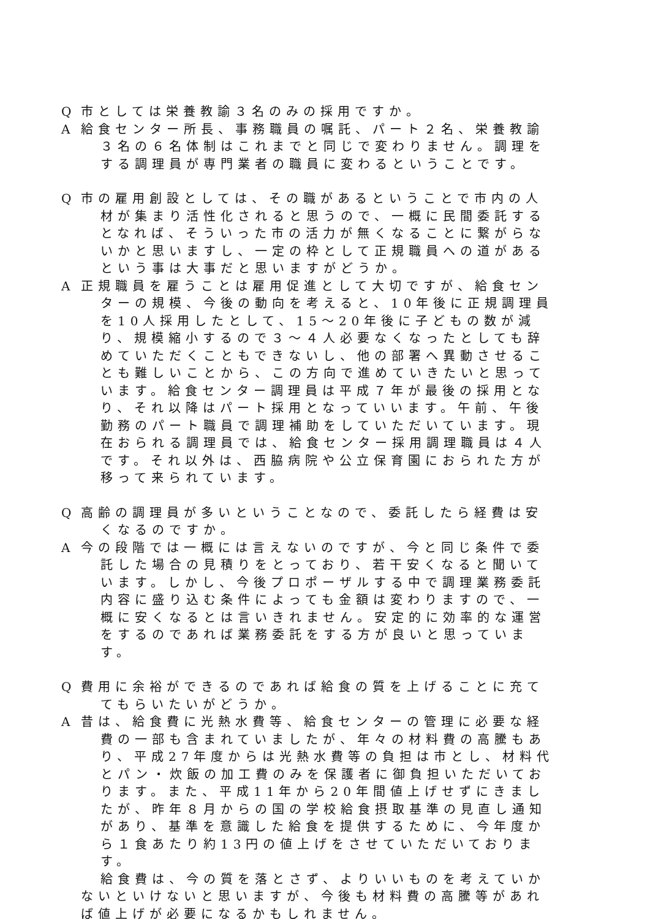Q 市としては栄養教諭３名のみの採用ですか。
A 給食センター所長、事務職員の嘱託、パート２名、栄養教諭３名の６名体制はこれまでと同じで変わりません。調理をする調理員が専門業者の職員に変わるということです。
Q 市の雇用創設としては、その職があるということで市内の人材が集まり活性化されると思うので、一概に民間委託するとなれば、そういった市の活力が無くなることに繋がらないかと思いますし、一定の枠として正規職員への道があるという事は大事だと思いますがどうか。
A 正規職員を雇うことは雇用促進として大切ですが、給食センターの規模、今後の動向を考えると、10年後に正規調理員を10人採用したとして、15～20年後に子どもの数が減り、規模縮小するので３～４人必要なくなったとしても辞めていただくこともできないし、他の部署へ異動させることも難しいことから、この方向で進めていきたいと思っています。給食センター調理員は平成７年が最後の採用となり、それ以降はパート採用となっていいます。午前、午後勤務のパート職員で調理補助をしていただいています。現在おられる調理員では、給食センター採用調理職員は４人です。それ以外は、西脇病院や公立保育園におられた方が移って来られています。
Q 高齢の調理員が多いということなので、委託したら経費は安くなるのですか。
A 今の段階では一概には言えないのですが、今と同じ条件で委託した場合の見積りをとっており、若干安くなると聞いています。しかし、今後プロポーザルする中で調理業務委託内容に盛り込む条件によっても金額は変わりますので、一概に安くなるとは言いきれません。安定的に効率的な運営をするのであれば業務委託をする方が良いと思っています。
Q 費用に余裕ができるのであれば給食の質を上げることに充ててもらいたいがどうか。
A 昔は、給食費に光熱水費等、給食センターの管理に必要な経費の一部も含まれていましたが、年々の材料費の高騰もあり、平成27年度からは光熱水費等の負担は市とし、材料代とパン・炊飯の加工費のみを保護者に御負担いただいております。また、平成11年から20年間値上げせずにきましたが、昨年８月からの国の学校給食摂取基準の見直し通知があり、基準を意識した給食を提供するために、今年度から１食あたり約13円の値上げをさせていただいております。
給食費は、今の質を落とさず、よりいいものを考えていかないといけないと思いますが、今後も材料費の高騰等があれば値上げが必要になるかもしれません。